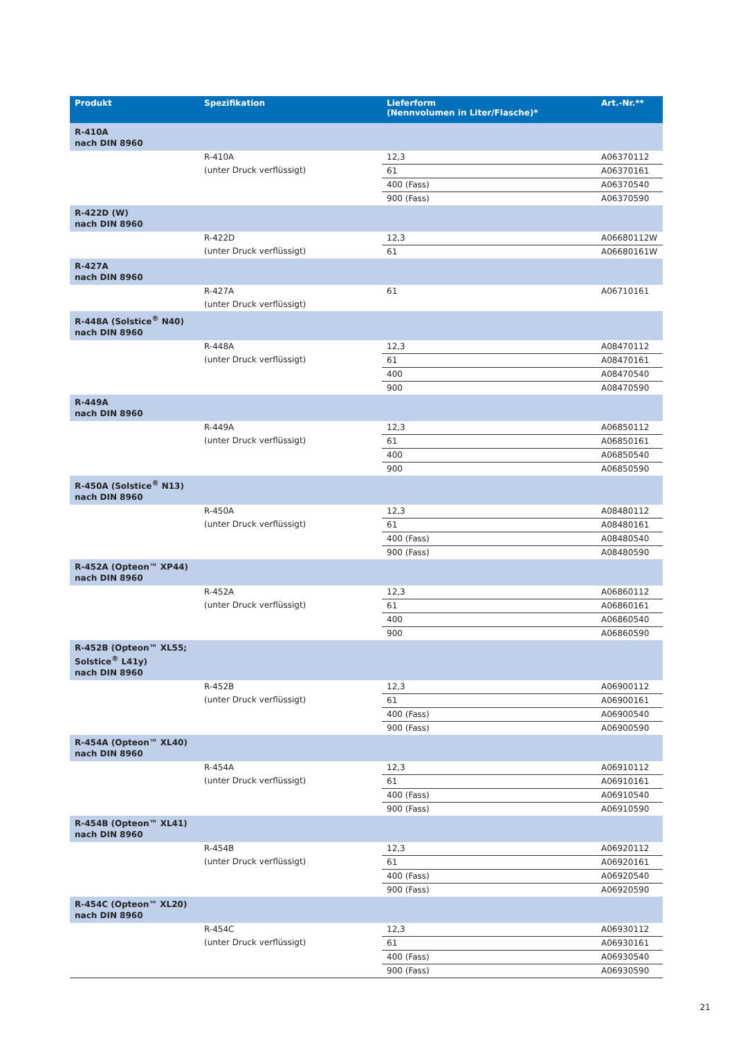| Produkt | Spezifikation | Lieferform (Nennvolumen in Liter/Flasche)* | Art.-Nr.** |
| --- | --- | --- | --- |
| R-410A nach DIN 8960 | | | |
| | R-410A (unter Druck verflüssigt) | 12,3 | A06370112 |
| | | 61 | A06370161 |
| | | 400 (Fass) | A06370540 |
| | | 900 (Fass) | A06370590 |
| R-422D (W) nach DIN 8960 | | | |
| | R-422D (unter Druck verflüssigt) | 12,3 | A06680112W |
| | | 61 | A06680161W |
| R-427A nach DIN 8960 | | | |
| | R-427A (unter Druck verflüssigt) | 61 | A06710161 |
| R-448A (Solstice<sup>®</sup> N40) nach DIN 8960 | | | |
| | R-448A (unter Druck verflüssigt) | 12,3 | A08470112 |
| | | 61 | A08470161 |
| | | 400 | A08470540 |
| | | 900 | A08470590 |
| R-449A nach DIN 8960 | | | |
| | R-449A (unter Druck verflüssigt) | 12,3 | A06850112 |
| | | 61 | A06850161 |
| | | 400 | A06850540 |
| | | 900 | A06850590 |
| R-450A (Solstice<sup>®</sup> N13) nach DIN 8960 | | | |
| | R-450A (unter Druck verflüssigt) | 12,3 | A08480112 |
| | | 61 | A08480161 |
| | | 400 (Fass) | A08480540 |
| | | 900 (Fass) | A08480590 |
| R-452A (Opteon™ XP44) nach DIN 8960 | | | |
| | R-452A (unter Druck verflüssigt) | 12,3 | A06860112 |
| | | 61 | A06860161 |
| | | 400 | A06860540 |
| | | 900 | A06860590 |
| R-452B (Opteon™ XL55; Solstice<sup>®</sup> L41y) nach DIN 8960 | | | |
| | R-452B (unter Druck verflüssigt) | 12,3 | A06900112 |
| | | 61 | A06900161 |
| | | 400 (Fass) | A06900540 |
| | | 900 (Fass) | A06900590 |
| R-454A (Opteon™ XL40) nach DIN 8960 | | | |
| | R-454A (unter Druck verflüssigt) | 12,3 | A06910112 |
| | | 61 | A06910161 |
| | | 400 (Fass) | A06910540 |
| | | 900 (Fass) | A06910590 |
| R-454B (Opteon™ XL41) nach DIN 8960 | | | |
| | R-454B (unter Druck verflüssigt) | 12,3 | A06920112 |
| | | 61 | A06920161 |
| | | 400 (Fass) | A06920540 |
| | | 900 (Fass) | A06920590 |
| R-454C (Opteon™ XL20) nach DIN 8960 | | | |
| | R-454C (unter Druck verflüssigt) | 12,3 | A06930112 |
| | | 61 | A06930161 |
| | | 400 (Fass) | A06930540 |
| | | 900 (Fass) | A06930590 |
21